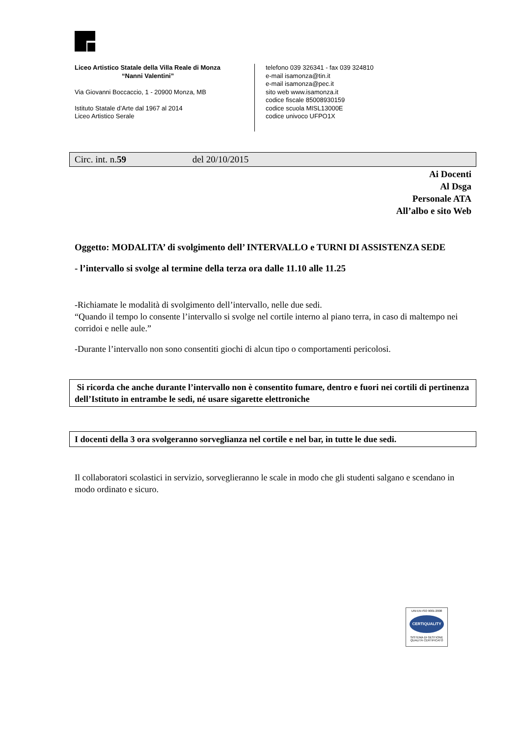Liceo Artistico Statale della Villa Reale di Monza
“Nanni Valentini”
Via Giovanni Boccaccio, 1 - 20900 Monza, MB
Istituto Statale d’Arte dal 1967 al 2014
Liceo Artistico Serale
telefono 039 326341 - fax 039 324810
e-mail isamonza@tin.it
e-mail isamonza@pec.it
sito web www.isamonza.it
codice fiscale 85008930159
codice scuola MISL13000E
codice univoco UFPO1X
Circ. int. n.59 del 20/10/2015
Ai Docenti
Al Dsga
Personale ATA
All’albo e sito Web
Oggetto: MODALITA’ di svolgimento dell’ INTERVALLO e TURNI DI ASSISTENZA SEDE
- l’intervallo si svolge al termine della terza ora dalle 11.10 alle 11.25
-Richiamate le modalità di svolgimento dell’intervallo, nelle due sedi.
“Quando il tempo lo consente l’intervallo si svolge nel cortile interno al piano terra, in caso di maltempo nei corridoi e nelle aule.”
-Durante l’intervallo non sono consentiti giochi di alcun tipo o comportamenti pericolosi.
Si ricorda che anche durante l’intervallo non è consentito fumare, dentro e fuori nei cortili di pertinenza dell’Istituto in entrambe le sedi, né usare sigarette elettroniche
I docenti della 3 ora svolgeranno sorveglianza nel cortile e nel bar, in tutte le due sedi.
Il collaboratori scolastici in servizio, sorveglieranno le scale in modo che gli studenti salgano e scendano in modo ordinato e sicuro.
UNI EN ISO 9001:2008
CERTIQUALITY
SISTEMA DI GESTIONE
QUALITÀ CERTIFICATO